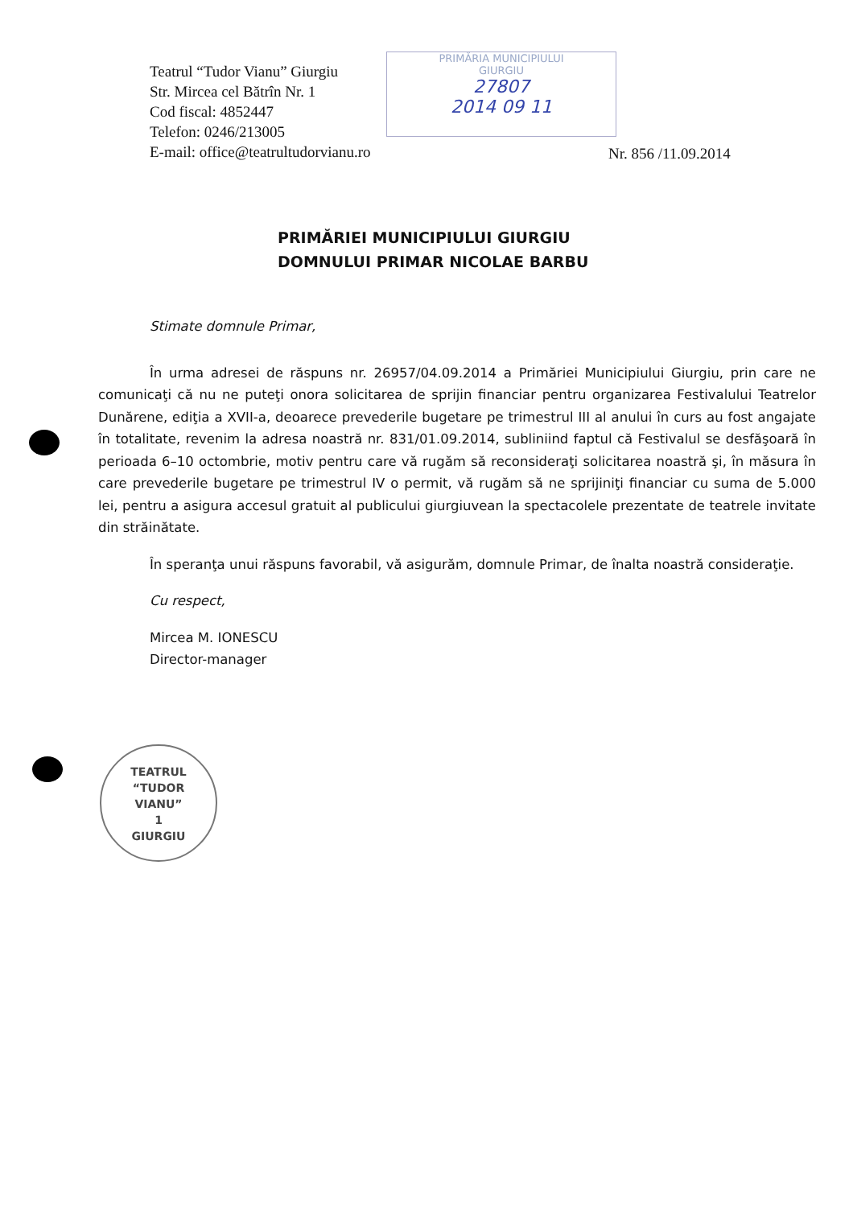Teatrul “Tudor Vianu” Giurgiu
Str. Mircea cel Bătrîn Nr. 1
Cod fiscal: 4852447
Telefon: 0246/213005
E-mail: office@teatrultudorvianu.ro
PRIMĂRIA MUNICIPIULUI
GIURGIU
27807
2014 09 11
Nr. 856 /11.09.2014
PRIMĂRIEI MUNICIPIULUI GIURGIU
DOMNULUI PRIMAR NICOLAE BARBU
Stimate domnule Primar,
În urma adresei de răspuns nr. 26957/04.09.2014 a Primăriei Municipiului Giurgiu, prin care ne comunicaţi că nu ne puteţi onora solicitarea de sprijin financiar pentru organizarea Festivalului Teatrelor Dunărene, ediţia a XVII-a, deoarece prevederile bugetare pe trimestrul III al anului în curs au fost angajate în totalitate, revenim la adresa noastră nr. 831/01.09.2014, subliniind faptul că Festivalul se desfăşoară în perioada 6–10 octombrie, motiv pentru care vă rugăm să reconsideraţi solicitarea noastră şi, în măsura în care prevederile bugetare pe trimestrul IV o permit, vă rugăm să ne sprijiniţi financiar cu suma de 5.000 lei, pentru a asigura accesul gratuit al publicului giurgiuvean la spectacolele prezentate de teatrele invitate din străinătate.
În speranţa unui răspuns favorabil, vă asigurăm, domnule Primar, de înalta noastră consideraţie.
Cu respect,
Mircea M. IONESCU
Director-manager
TEATRUL
“TUDOR
VIANU”
1
GIURGIU